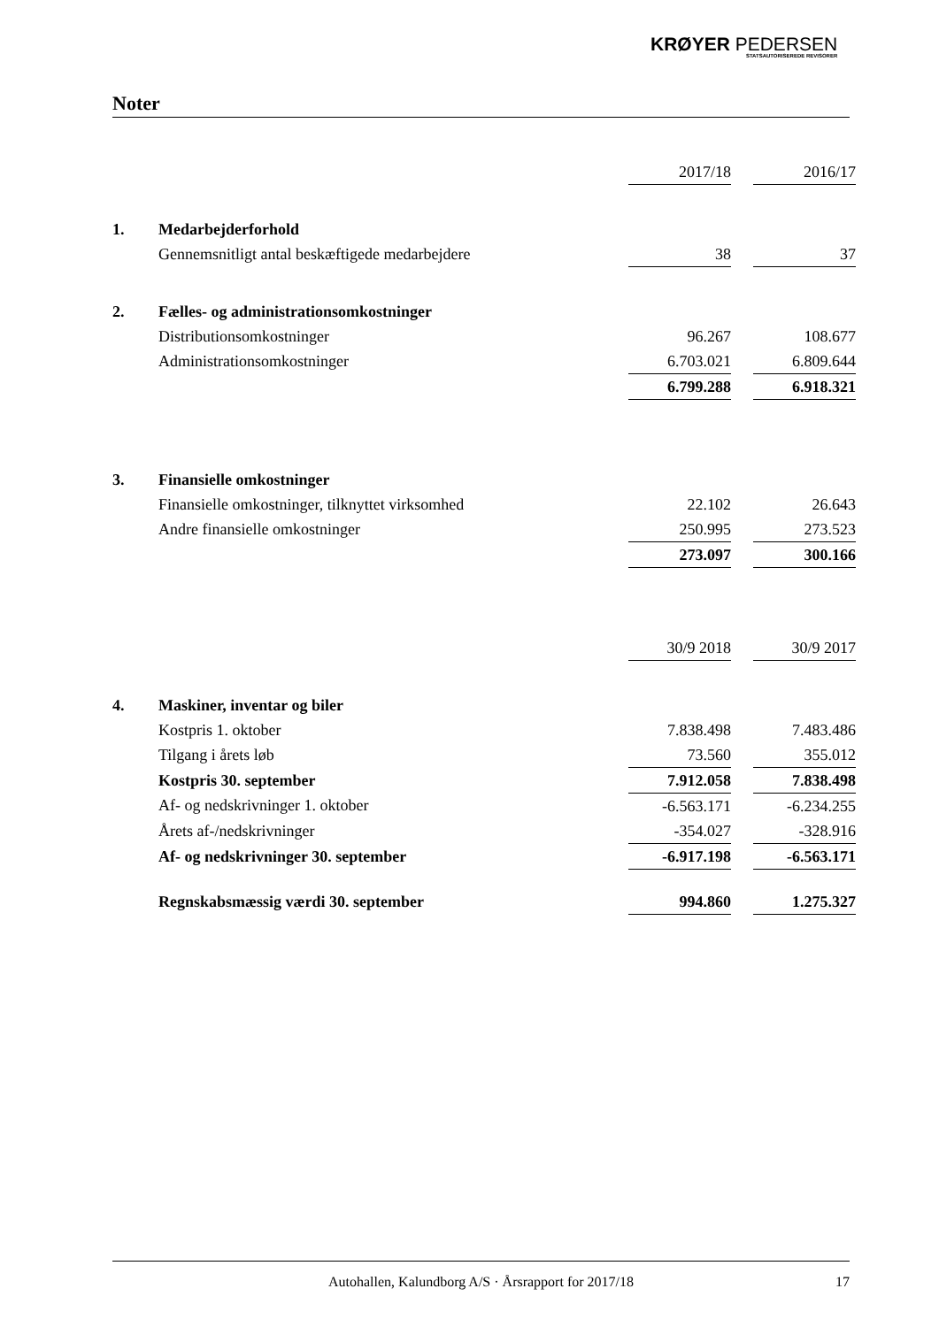KRØYER PEDERSEN
STATSAUTORISEREDE REVISORER
Noter
| | | 2017/18 | | 2016/17 |
| 1. | Medarbejderforhold | | | |
| | Gennemsnitligt antal beskæftigede medarbejdere | 38 | | 37 |
| 2. | Fælles- og administrationsomkostninger | | | |
| | Distributionsomkostninger | 96.267 | | 108.677 |
| | Administrationsomkostninger | 6.703.021 | | 6.809.644 |
| | | 6.799.288 | | 6.918.321 |
| 3. | Finansielle omkostninger | | | |
| | Finansielle omkostninger, tilknyttet virksomhed | 22.102 | | 26.643 |
| | Andre finansielle omkostninger | 250.995 | | 273.523 |
| | | 273.097 | | 300.166 |
| | | 30/9 2018 | | 30/9 2017 |
| 4. | Maskiner, inventar og biler | | | |
| | Kostpris 1. oktober | 7.838.498 | | 7.483.486 |
| | Tilgang i årets løb | 73.560 | | 355.012 |
| | Kostpris 30. september | 7.912.058 | | 7.838.498 |
| | Af- og nedskrivninger 1. oktober | -6.563.171 | | -6.234.255 |
| | Årets af-/nedskrivninger | -354.027 | | -328.916 |
| | Af- og nedskrivninger 30. september | -6.917.198 | | -6.563.171 |
| | Regnskabsmæssig værdi 30. september | 994.860 | | 1.275.327 |
Autohallen, Kalundborg A/S · Årsrapport for 2017/18 17